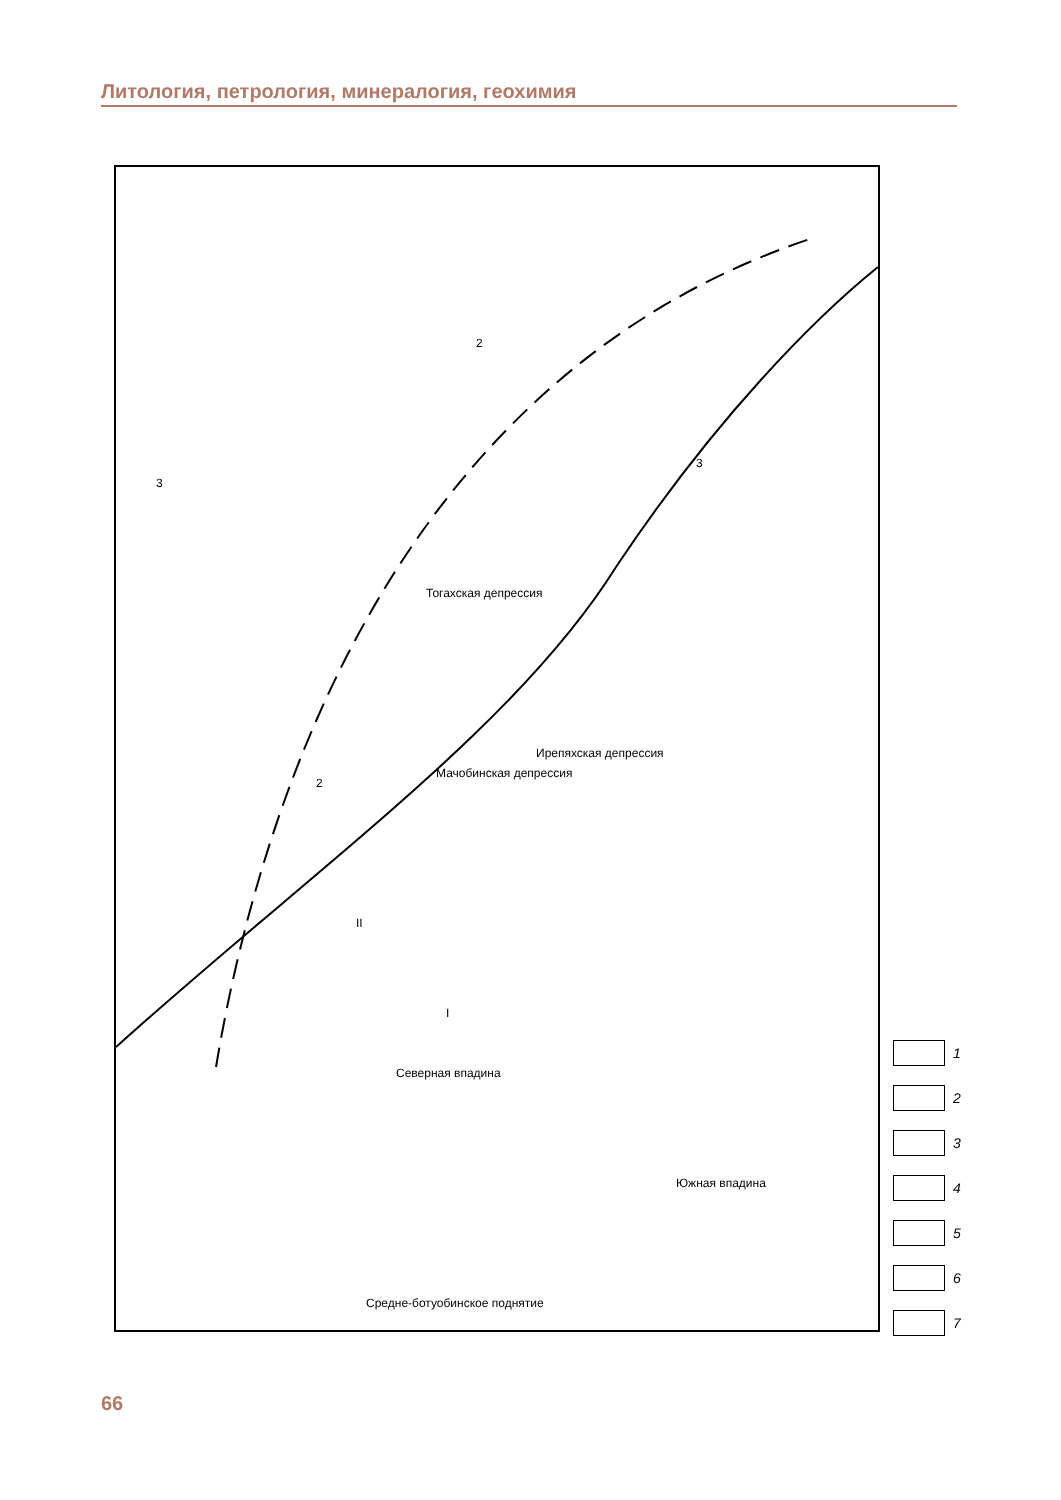Литология, петрология, минералогия, геохимия
Ирепяхская депрессия
Мачобинская депрессия
Тогахская депрессия
Северная впадина
Южная впадина
Средне-ботуобинское поднятие
3
2
3
2
II
I
1
2
3
4
5
6
7
66